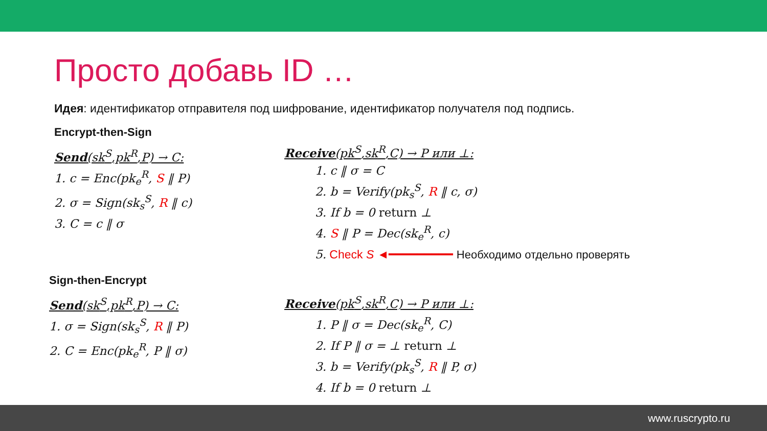Просто добавь ID …
Идея: идентификатор отправителя под шифрование, идентификатор получателя под подпись.
Encrypt-then-Sign
Send(sk<sup>S</sup>,pk<sup>R</sup>,P) → C:
1. c = Enc(pk<sub>e</sub><sup>R</sup>, S ‖ P)
2. σ = Sign(sk<sub>s</sub><sup>S</sup>, R ‖ c)
3. C = c ‖ σ
Receive(pk<sup>S</sup>,sk<sup>R</sup>,C) → P или ⊥:
1. c ‖ σ = C
2. b = Verify(pk<sub>s</sub><sup>S</sup>, R ‖ c, σ)
3. If b = 0 return ⊥
4. S ‖ P = Dec(sk<sub>e</sub><sup>R</sup>, c)
5. Check S ◄━━━━━━━━━ Необходимо отдельно проверять
Sign-then-Encrypt
Send(sk<sup>S</sup>,pk<sup>R</sup>,P) → C:
1. σ = Sign(sk<sub>s</sub><sup>S</sup>, R ‖ P)
2. C = Enc(pk<sub>e</sub><sup>R</sup>, P ‖ σ)
Receive(pk<sup>S</sup>,sk<sup>R</sup>,C) → P или ⊥:
1. P ‖ σ = Dec(sk<sub>e</sub><sup>R</sup>, C)
2. If P ‖ σ = ⊥ return ⊥
3. b = Verify(pk<sub>s</sub><sup>S</sup>, R ‖ P, σ)
4. If b = 0 return ⊥
www.ruscrypto.ru